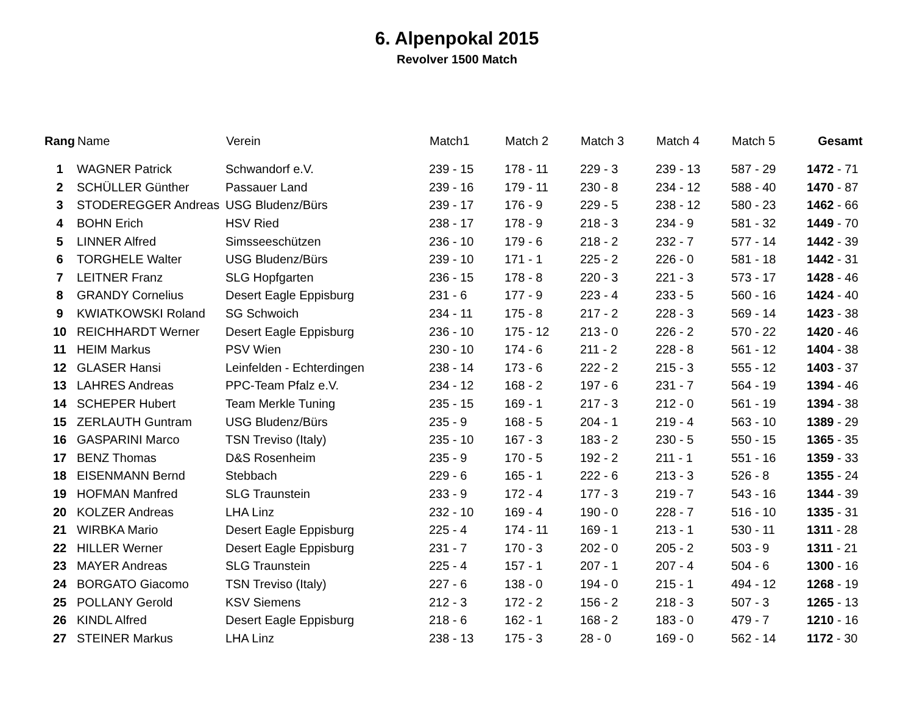6. Alpenpokal 2015
Revolver 1500 Match
| Rang | Name | Verein | Match1 | Match 2 | Match 3 | Match 4 | Match 5 | Gesamt |
| --- | --- | --- | --- | --- | --- | --- | --- | --- |
| 1 | WAGNER Patrick | Schwandorf e.V. | 239 - 15 | 178 - 11 | 229 - 3 | 239 - 13 | 587 - 29 | 1472 - 71 |
| 2 | SCHÜLLER Günther | Passauer Land | 239 - 16 | 179 - 11 | 230 - 8 | 234 - 12 | 588 - 40 | 1470 - 87 |
| 3 | STODEREGGER Andreas | USG Bludenz/Bürs | 239 - 17 | 176 - 9 | 229 - 5 | 238 - 12 | 580 - 23 | 1462 - 66 |
| 4 | BOHN Erich | HSV Ried | 238 - 17 | 178 - 9 | 218 - 3 | 234 - 9 | 581 - 32 | 1449 - 70 |
| 5 | LINNER Alfred | Simsseeschützen | 236 - 10 | 179 - 6 | 218 - 2 | 232 - 7 | 577 - 14 | 1442 - 39 |
| 6 | TORGHELE Walter | USG Bludenz/Bürs | 239 - 10 | 171 - 1 | 225 - 2 | 226 - 0 | 581 - 18 | 1442 - 31 |
| 7 | LEITNER Franz | SLG Hopfgarten | 236 - 15 | 178 - 8 | 220 - 3 | 221 - 3 | 573 - 17 | 1428 - 46 |
| 8 | GRANDY Cornelius | Desert Eagle Eppisburg | 231 - 6 | 177 - 9 | 223 - 4 | 233 - 5 | 560 - 16 | 1424 - 40 |
| 9 | KWIATKOWSKI Roland | SG Schwoich | 234 - 11 | 175 - 8 | 217 - 2 | 228 - 3 | 569 - 14 | 1423 - 38 |
| 10 | REICHHARDT Werner | Desert Eagle Eppisburg | 236 - 10 | 175 - 12 | 213 - 0 | 226 - 2 | 570 - 22 | 1420 - 46 |
| 11 | HEIM Markus | PSV Wien | 230 - 10 | 174 - 6 | 211 - 2 | 228 - 8 | 561 - 12 | 1404 - 38 |
| 12 | GLASER Hansi | Leinfelden - Echterdingen | 238 - 14 | 173 - 6 | 222 - 2 | 215 - 3 | 555 - 12 | 1403 - 37 |
| 13 | LAHRES Andreas | PPC-Team Pfalz e.V. | 234 - 12 | 168 - 2 | 197 - 6 | 231 - 7 | 564 - 19 | 1394 - 46 |
| 14 | SCHEPER Hubert | Team Merkle Tuning | 235 - 15 | 169 - 1 | 217 - 3 | 212 - 0 | 561 - 19 | 1394 - 38 |
| 15 | ZERLAUTH Guntram | USG Bludenz/Bürs | 235 - 9 | 168 - 5 | 204 - 1 | 219 - 4 | 563 - 10 | 1389 - 29 |
| 16 | GASPARINI Marco | TSN Treviso (Italy) | 235 - 10 | 167 - 3 | 183 - 2 | 230 - 5 | 550 - 15 | 1365 - 35 |
| 17 | BENZ Thomas | D&S Rosenheim | 235 - 9 | 170 - 5 | 192 - 2 | 211 - 1 | 551 - 16 | 1359 - 33 |
| 18 | EISENMANN Bernd | Stebbach | 229 - 6 | 165 - 1 | 222 - 6 | 213 - 3 | 526 - 8 | 1355 - 24 |
| 19 | HOFMAN Manfred | SLG Traunstein | 233 - 9 | 172 - 4 | 177 - 3 | 219 - 7 | 543 - 16 | 1344 - 39 |
| 20 | KOLZER Andreas | LHA Linz | 232 - 10 | 169 - 4 | 190 - 0 | 228 - 7 | 516 - 10 | 1335 - 31 |
| 21 | WIRBKA Mario | Desert Eagle Eppisburg | 225 - 4 | 174 - 11 | 169 - 1 | 213 - 1 | 530 - 11 | 1311 - 28 |
| 22 | HILLER Werner | Desert Eagle Eppisburg | 231 - 7 | 170 - 3 | 202 - 0 | 205 - 2 | 503 - 9 | 1311 - 21 |
| 23 | MAYER Andreas | SLG Traunstein | 225 - 4 | 157 - 1 | 207 - 1 | 207 - 4 | 504 - 6 | 1300 - 16 |
| 24 | BORGATO Giacomo | TSN Treviso (Italy) | 227 - 6 | 138 - 0 | 194 - 0 | 215 - 1 | 494 - 12 | 1268 - 19 |
| 25 | POLLANY Gerold | KSV Siemens | 212 - 3 | 172 - 2 | 156 - 2 | 218 - 3 | 507 - 3 | 1265 - 13 |
| 26 | KINDL Alfred | Desert Eagle Eppisburg | 218 - 6 | 162 - 1 | 168 - 2 | 183 - 0 | 479 - 7 | 1210 - 16 |
| 27 | STEINER Markus | LHA Linz | 238 - 13 | 175 - 3 | 28 - 0 | 169 - 0 | 562 - 14 | 1172 - 30 |